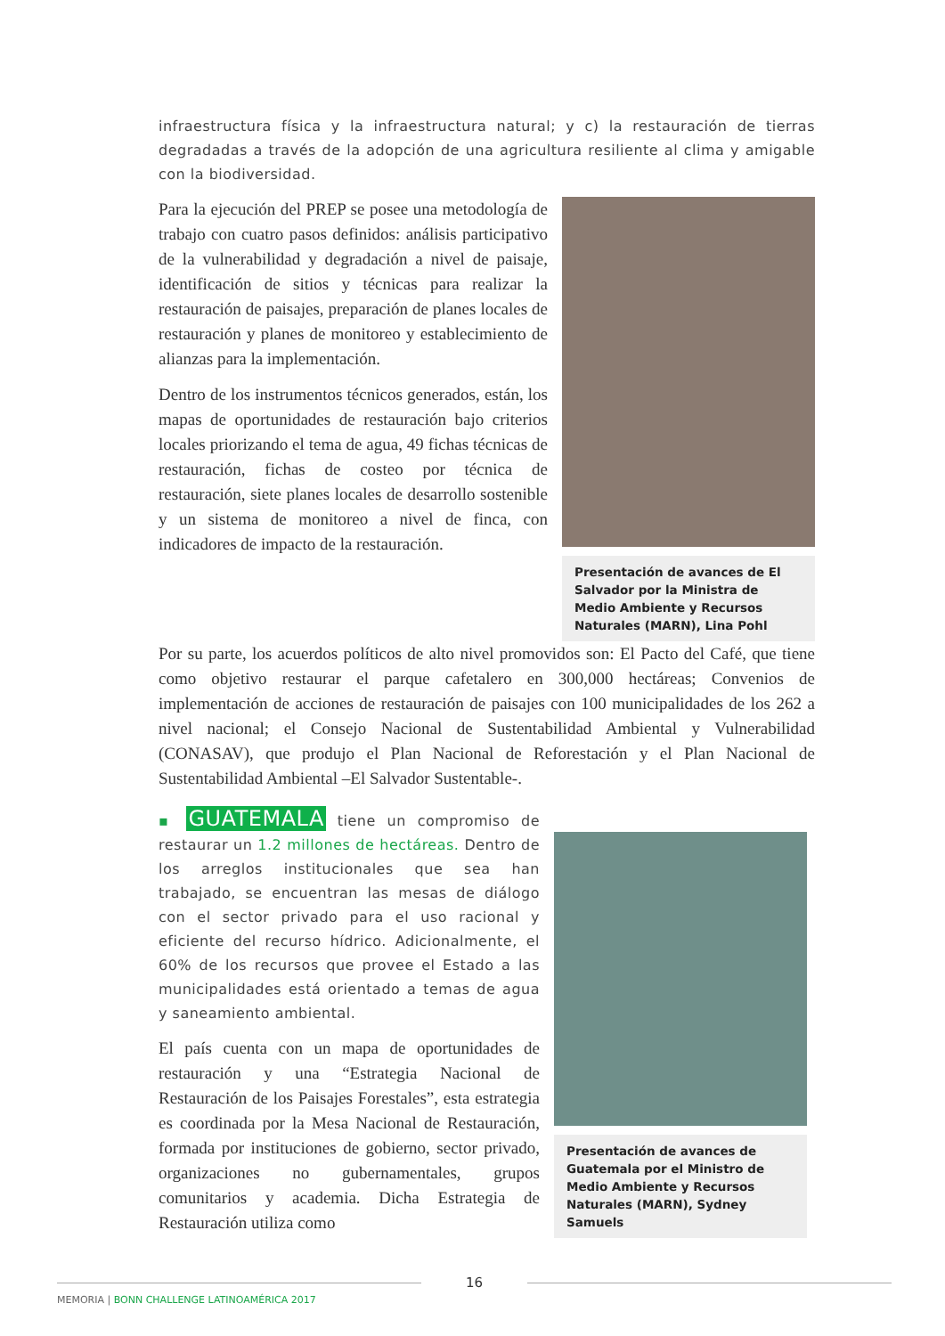infraestructura física y la infraestructura natural; y c) la restauración de tierras degradadas a través de la adopción de una agricultura resiliente al clima y amigable con la biodiversidad.
Para la ejecución del PREP se posee una metodología de trabajo con cuatro pasos definidos: análisis participativo de la vulnerabilidad y degradación a nivel de paisaje, identificación de sitios y técnicas para realizar la restauración de paisajes, preparación de planes locales de restauración y planes de monitoreo y establecimiento de alianzas para la implementación.
Dentro de los instrumentos técnicos generados, están, los mapas de oportunidades de restauración bajo criterios locales priorizando el tema de agua, 49 fichas técnicas de restauración, fichas de costeo por técnica de restauración, siete planes locales de desarrollo sostenible y un sistema de monitoreo a nivel de finca, con indicadores de impacto de la restauración.
Presentación de avances de El Salvador por la Ministra de Medio Ambiente y Recursos Naturales (MARN), Lina Pohl
Por su parte, los acuerdos políticos de alto nivel promovidos son: El Pacto del Café, que tiene como objetivo restaurar el parque cafetalero en 300,000 hectáreas; Convenios de implementación de acciones de restauración de paisajes con 100 municipalidades de los 262 a nivel nacional; el Consejo Nacional de Sustentabilidad Ambiental y Vulnerabilidad (CONASAV), que produjo el Plan Nacional de Reforestación y el Plan Nacional de Sustentabilidad Ambiental –El Salvador Sustentable-.
▪ GUATEMALA tiene un compromiso de restaurar un 1.2 millones de hectáreas. Dentro de los arreglos institucionales que sea han trabajado, se encuentran las mesas de diálogo con el sector privado para el uso racional y eficiente del recurso hídrico. Adicionalmente, el 60% de los recursos que provee el Estado a las municipalidades está orientado a temas de agua y saneamiento ambiental.
El país cuenta con un mapa de oportunidades de restauración y una “Estrategia Nacional de Restauración de los Paisajes Forestales”, esta estrategia es coordinada por la Mesa Nacional de Restauración, formada por instituciones de gobierno, sector privado, organizaciones no gubernamentales, grupos comunitarios y academia. Dicha Estrategia de Restauración utiliza como
Presentación de avances de Guatemala por el Ministro de Medio Ambiente y Recursos Naturales (MARN), Sydney Samuels
16
MEMORIA | BONN CHALLENGE LATINOAMÉRICA 2017